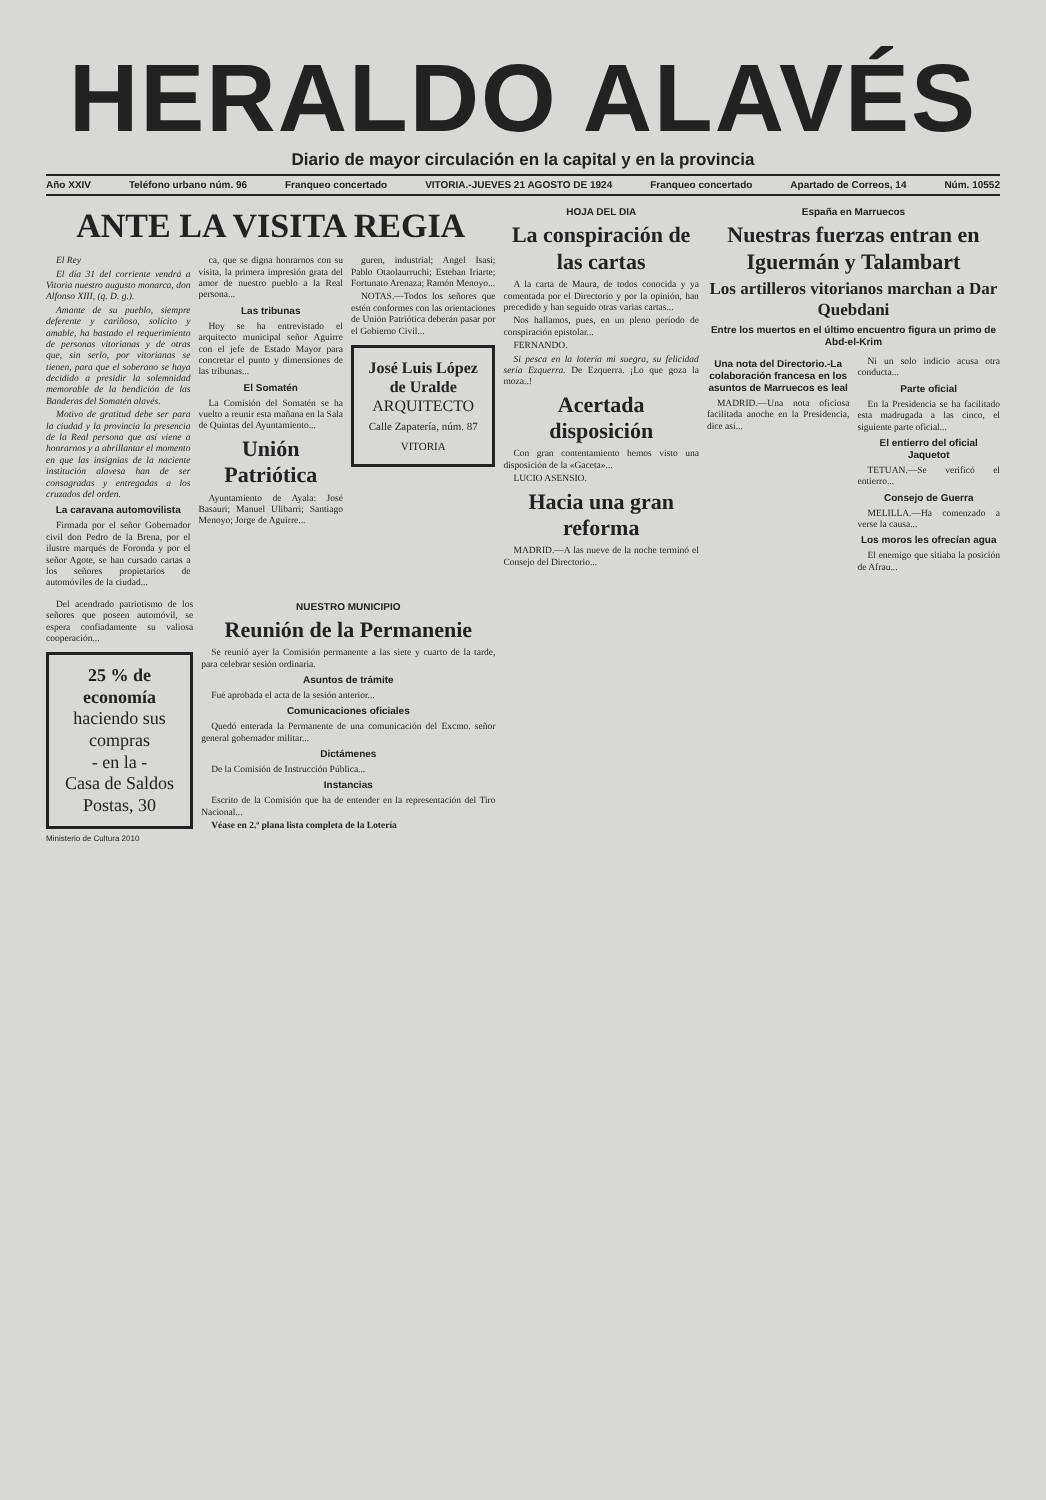HERALDO ALAVÉS
Diario de mayor circulación en la capital y en la provincia
Año XXIV Teléfono urbano núm. 96 Franqueo concertado VITORIA.-JUEVES 21 AGOSTO DE 1924 Franqueo concertado Apartado de Correos, 14 Núm. 10552
ANTE LA VISITA REGIA
El Rey
El día 31 del corriente vendrá a Vitoria nuestro augusto monarca, don Alfonso XIII, (q. D. g.).
Amante de su pueblo, siempre deferente y cariñoso, solícito y amable, ha bastado el requerimiento de personas vitorianas y de otras que, sin serlo, por vitorianas se tienen, para que el soberano se haya decidido a presidir la solemnidad memorable de la bendición de las Banderas del Somatén alavés.
Motivo de gratitud debe ser para la ciudad y la provincia la presencia de la Real persona que así viene a honrarnos y a abrillantar el momento en que las insignias de la naciente institución alavesa han de ser consagradas y entregadas a los cruzados del orden.
La caravana automovilista
Firmada por el señor Gobernador civil don Pedro de la Brena, por el ilustre marqués de Foronda y por el señor Agote, se han cursado cartas a los señores propietarios de automóviles de la ciudad...
ca, que se digna honrarnos con su visita, la primera impresión grata del amor de nuestro pueblo a la Real persona...
Las tribunas
Hoy se ha entrevistado el arquitecto municipal señor Aguirre con el jefe de Estado Mayor para concretar el punto y dimensiones de las tribunas...
El Somatén
La Comisión del Somatén se ha vuelto a reunir esta mañana en la Sala de Quintas del Ayuntamiento...
Unión Patriótica
Ayuntamiento de Ayala: José Basauri; Manuel Ulibarri; Santiago Menoyo; Jorge de Aguirre...
guren, industrial; Angel Isasi; Pablo Otaolaurruchi; Esteban Iriarte; Fortunato Arenaza; Ramón Menoyo...
NOTAS.—Todos los señores que estén conformes con las orientaciones de Unión Patriótica deberán pasar por el Gobierno Civil...
José Luis López de Uralde
ARQUITECTO
Calle Zapatería, núm. 87
VITORIA
Del acendrado patriotismo de los señores que poseen automóvil, se espera confiadamente su valiosa cooperación...
25 % de economía
haciendo sus compras
- en la -
Casa de Saldos Postas, 30
NUESTRO MUNICIPIO
Reunión de la Permanenie
Se reunió ayer la Comisión permanente a las siete y cuarto de la tarde, para celebrar sesión ordinaria.
Asuntos de trámite
Fué aprobada el acta de la sesión anterior...
Comunicaciones oficiales
Quedó enterada la Permanente de una comunicación del Excmo. señor general gobernador militar...
Dictámenes
De la Comisión de Instrucción Pública...
Instancias
Escrito de la Comisión que ha de entender en la representación del Tiro Nacional...
Véase en 2.ª plana lista completa de la Lotería
HOJA DEL DIA
La conspiración de las cartas
A la carta de Maura, de todos conocida y ya comentada por el Directorio y por la opinión, han precedido y han seguido otras varias cartas...
Nos hallamos, pues, en un pleno período de conspiración epistolar...
FERNANDO.
Si pesca en la lotería mi suegra, su felicidad sería Ezquerra. De Ezquerra. ¡Lo que goza la moza..!
Acertada disposición
Con gran contentamiento hemos visto una disposición de la «Gaceta»...
LUCIO ASENSIO.
Hacia una gran reforma
MADRID.—A las nueve de la noche terminó el Consejo del Directorio...
España en Marruecos
Nuestras fuerzas entran en Iguermán y Talambart
Los artilleros vitorianos marchan a Dar Quebdani
Entre los muertos en el último encuentro figura un primo de Abd-el-Krim
Una nota del Directorio.-La colaboración francesa en los asuntos de Marruecos es leal
MADRID.—Una nota oficiosa facilitada anoche en la Presidencia, dice así...
Ni un solo indicio acusa otra conducta...
Parte oficial
En la Presidencia se ha facilitado esta madrugada a las cinco, el siguiente parte oficial...
El entierro del oficial Jaquetot
TETUAN.—Se verificó el entierro...
Consejo de Guerra
MELILLA.—Ha comenzado a verse la causa...
Los moros les ofrecían agua
El enemigo que sitiaba la posición de Afrau...
Ministerio de Cultura 2010